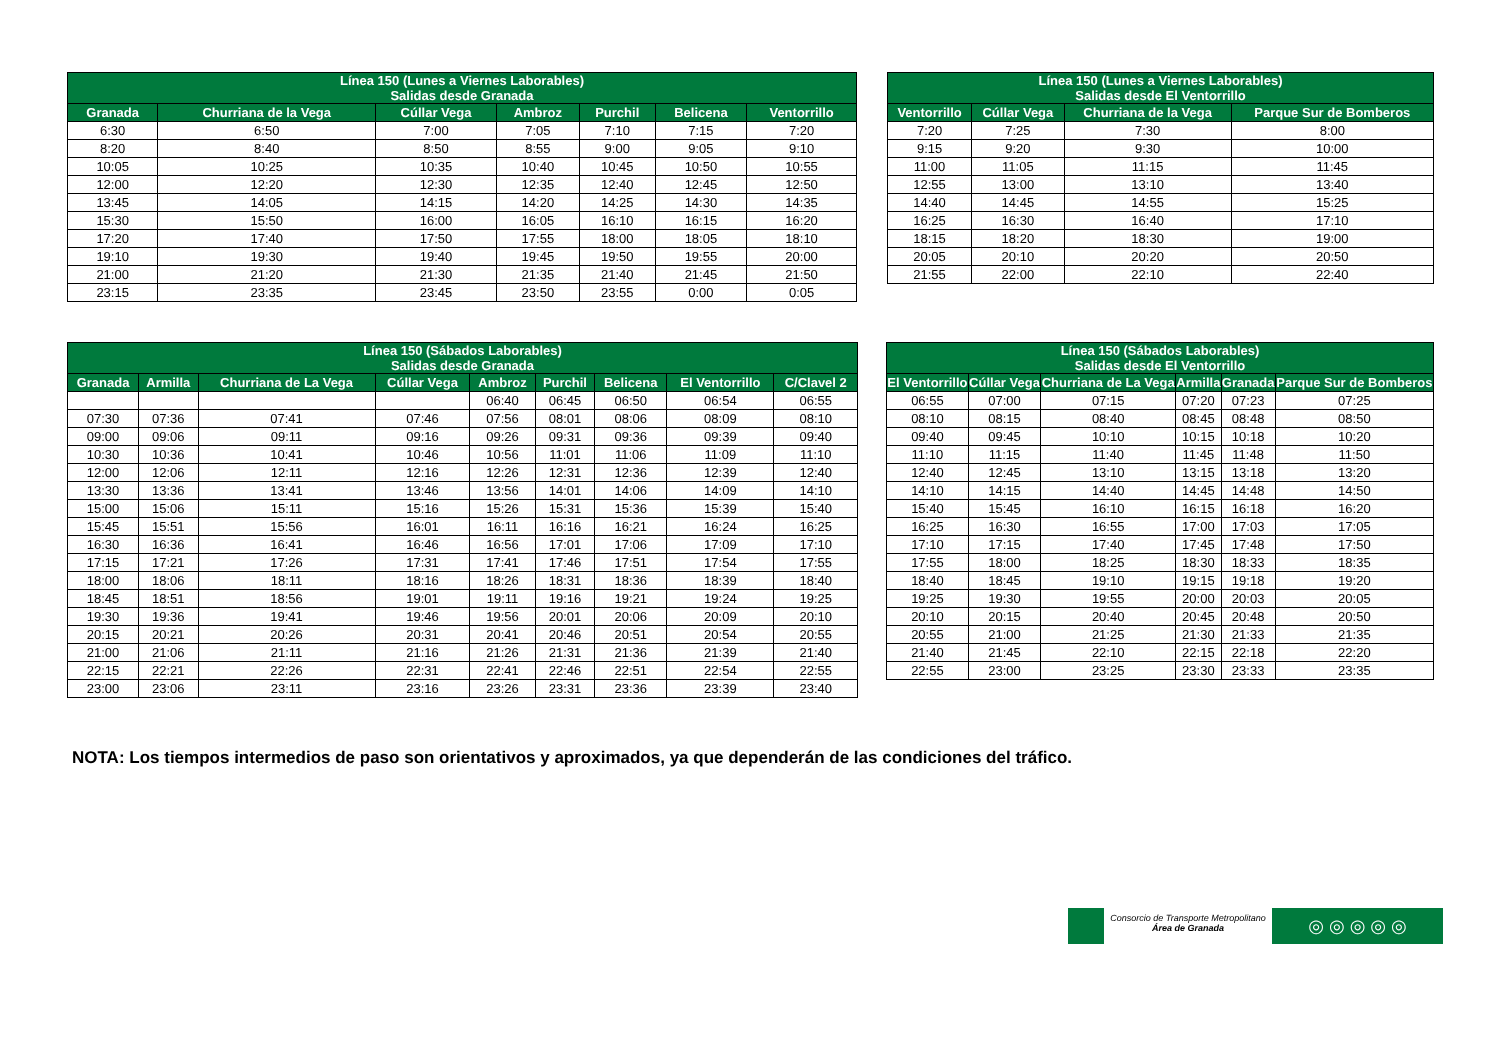| Línea 150 (Lunes a Viernes Laborables) Salidas desde Granada | | | | | | |
| --- | --- | --- | --- | --- | --- | --- |
| Granada | Churriana de la Vega | Cúllar Vega | Ambroz | Purchil | Belicena | Ventorrillo |
| 6:30 | 6:50 | 7:00 | 7:05 | 7:10 | 7:15 | 7:20 |
| 8:20 | 8:40 | 8:50 | 8:55 | 9:00 | 9:05 | 9:10 |
| 10:05 | 10:25 | 10:35 | 10:40 | 10:45 | 10:50 | 10:55 |
| 12:00 | 12:20 | 12:30 | 12:35 | 12:40 | 12:45 | 12:50 |
| 13:45 | 14:05 | 14:15 | 14:20 | 14:25 | 14:30 | 14:35 |
| 15:30 | 15:50 | 16:00 | 16:05 | 16:10 | 16:15 | 16:20 |
| 17:20 | 17:40 | 17:50 | 17:55 | 18:00 | 18:05 | 18:10 |
| 19:10 | 19:30 | 19:40 | 19:45 | 19:50 | 19:55 | 20:00 |
| 21:00 | 21:20 | 21:30 | 21:35 | 21:40 | 21:45 | 21:50 |
| 23:15 | 23:35 | 23:45 | 23:50 | 23:55 | 0:00 | 0:05 |
| Línea 150 (Lunes a Viernes Laborables) Salidas desde El Ventorrillo | | | |
| --- | --- | --- | --- |
| Ventorrillo | Cúllar Vega | Churriana de la Vega | Parque Sur de Bomberos |
| 7:20 | 7:25 | 7:30 | 8:00 |
| 9:15 | 9:20 | 9:30 | 10:00 |
| 11:00 | 11:05 | 11:15 | 11:45 |
| 12:55 | 13:00 | 13:10 | 13:40 |
| 14:40 | 14:45 | 14:55 | 15:25 |
| 16:25 | 16:30 | 16:40 | 17:10 |
| 18:15 | 18:20 | 18:30 | 19:00 |
| 20:05 | 20:10 | 20:20 | 20:50 |
| 21:55 | 22:00 | 22:10 | 22:40 |
| Línea 150 (Sábados Laborables) Salidas desde Granada | | | | | | | | |
| --- | --- | --- | --- | --- | --- | --- | --- | --- |
| Granada | Armilla | Churriana de La Vega | Cúllar Vega | Ambroz | Purchil | Belicena | El Ventorrillo | C/Clavel 2 |
| | | | | 06:40 | 06:45 | 06:50 | 06:54 | 06:55 |
| 07:30 | 07:36 | 07:41 | 07:46 | 07:56 | 08:01 | 08:06 | 08:09 | 08:10 |
| 09:00 | 09:06 | 09:11 | 09:16 | 09:26 | 09:31 | 09:36 | 09:39 | 09:40 |
| 10:30 | 10:36 | 10:41 | 10:46 | 10:56 | 11:01 | 11:06 | 11:09 | 11:10 |
| 12:00 | 12:06 | 12:11 | 12:16 | 12:26 | 12:31 | 12:36 | 12:39 | 12:40 |
| 13:30 | 13:36 | 13:41 | 13:46 | 13:56 | 14:01 | 14:06 | 14:09 | 14:10 |
| 15:00 | 15:06 | 15:11 | 15:16 | 15:26 | 15:31 | 15:36 | 15:39 | 15:40 |
| 15:45 | 15:51 | 15:56 | 16:01 | 16:11 | 16:16 | 16:21 | 16:24 | 16:25 |
| 16:30 | 16:36 | 16:41 | 16:46 | 16:56 | 17:01 | 17:06 | 17:09 | 17:10 |
| 17:15 | 17:21 | 17:26 | 17:31 | 17:41 | 17:46 | 17:51 | 17:54 | 17:55 |
| 18:00 | 18:06 | 18:11 | 18:16 | 18:26 | 18:31 | 18:36 | 18:39 | 18:40 |
| 18:45 | 18:51 | 18:56 | 19:01 | 19:11 | 19:16 | 19:21 | 19:24 | 19:25 |
| 19:30 | 19:36 | 19:41 | 19:46 | 19:56 | 20:01 | 20:06 | 20:09 | 20:10 |
| 20:15 | 20:21 | 20:26 | 20:31 | 20:41 | 20:46 | 20:51 | 20:54 | 20:55 |
| 21:00 | 21:06 | 21:11 | 21:16 | 21:26 | 21:31 | 21:36 | 21:39 | 21:40 |
| 22:15 | 22:21 | 22:26 | 22:31 | 22:41 | 22:46 | 22:51 | 22:54 | 22:55 |
| 23:00 | 23:06 | 23:11 | 23:16 | 23:26 | 23:31 | 23:36 | 23:39 | 23:40 |
| Línea 150 (Sábados Laborables) Salidas desde El Ventorrillo | | | | | |
| --- | --- | --- | --- | --- | --- |
| El Ventorrillo | Cúllar Vega | Churriana de La Vega | Armilla | Granada | Parque Sur de Bomberos |
| 06:55 | 07:00 | 07:15 | 07:20 | 07:23 | 07:25 |
| 08:10 | 08:15 | 08:40 | 08:45 | 08:48 | 08:50 |
| 09:40 | 09:45 | 10:10 | 10:15 | 10:18 | 10:20 |
| 11:10 | 11:15 | 11:40 | 11:45 | 11:48 | 11:50 |
| 12:40 | 12:45 | 13:10 | 13:15 | 13:18 | 13:20 |
| 14:10 | 14:15 | 14:40 | 14:45 | 14:48 | 14:50 |
| 15:40 | 15:45 | 16:10 | 16:15 | 16:18 | 16:20 |
| 16:25 | 16:30 | 16:55 | 17:00 | 17:03 | 17:05 |
| 17:10 | 17:15 | 17:40 | 17:45 | 17:48 | 17:50 |
| 17:55 | 18:00 | 18:25 | 18:30 | 18:33 | 18:35 |
| 18:40 | 18:45 | 19:10 | 19:15 | 19:18 | 19:20 |
| 19:25 | 19:30 | 19:55 | 20:00 | 20:03 | 20:05 |
| 20:10 | 20:15 | 20:40 | 20:45 | 20:48 | 20:50 |
| 20:55 | 21:00 | 21:25 | 21:30 | 21:33 | 21:35 |
| 21:40 | 21:45 | 22:10 | 22:15 | 22:18 | 22:20 |
| 22:55 | 23:00 | 23:25 | 23:30 | 23:33 | 23:35 |
NOTA: Los tiempos intermedios de paso son orientativos y aproximados, ya que dependerán de las condiciones del tráfico.
Consorcio de Transporte Metropolitano
Área de Granada
◎ ◎ ◎ ◎ ◎